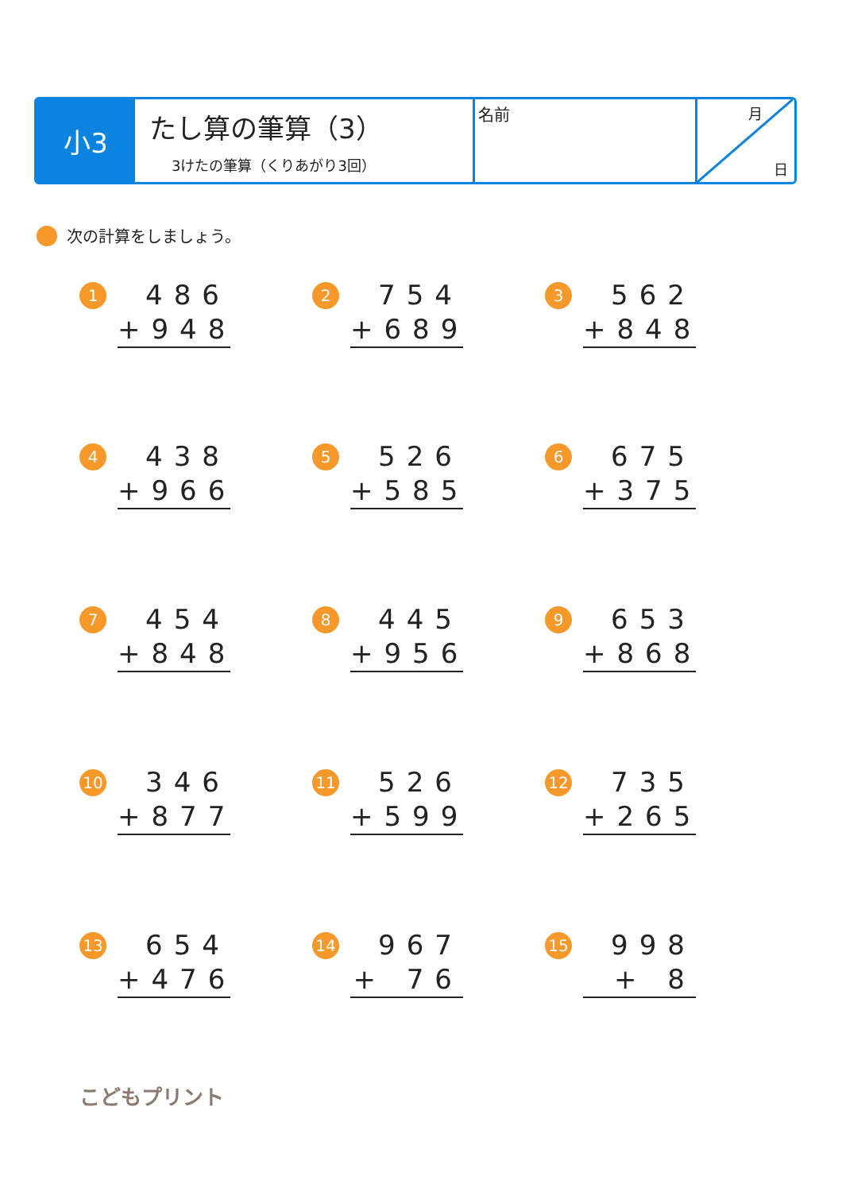小3
たし算の筆算（3）
3けたの筆算（くりあがり3回）
名前
月
日
次の計算をしましょう。
1
486
+948
2
754
+689
3
562
+848
4
438
+966
5
526
+585
6
675
+375
7
454
+848
8
445
+956
9
653
+868
10
346
+877
11
526
+599
12
735
+265
13
654
+476
14
967
+ 76
15
998
+ 8
こどもプリント